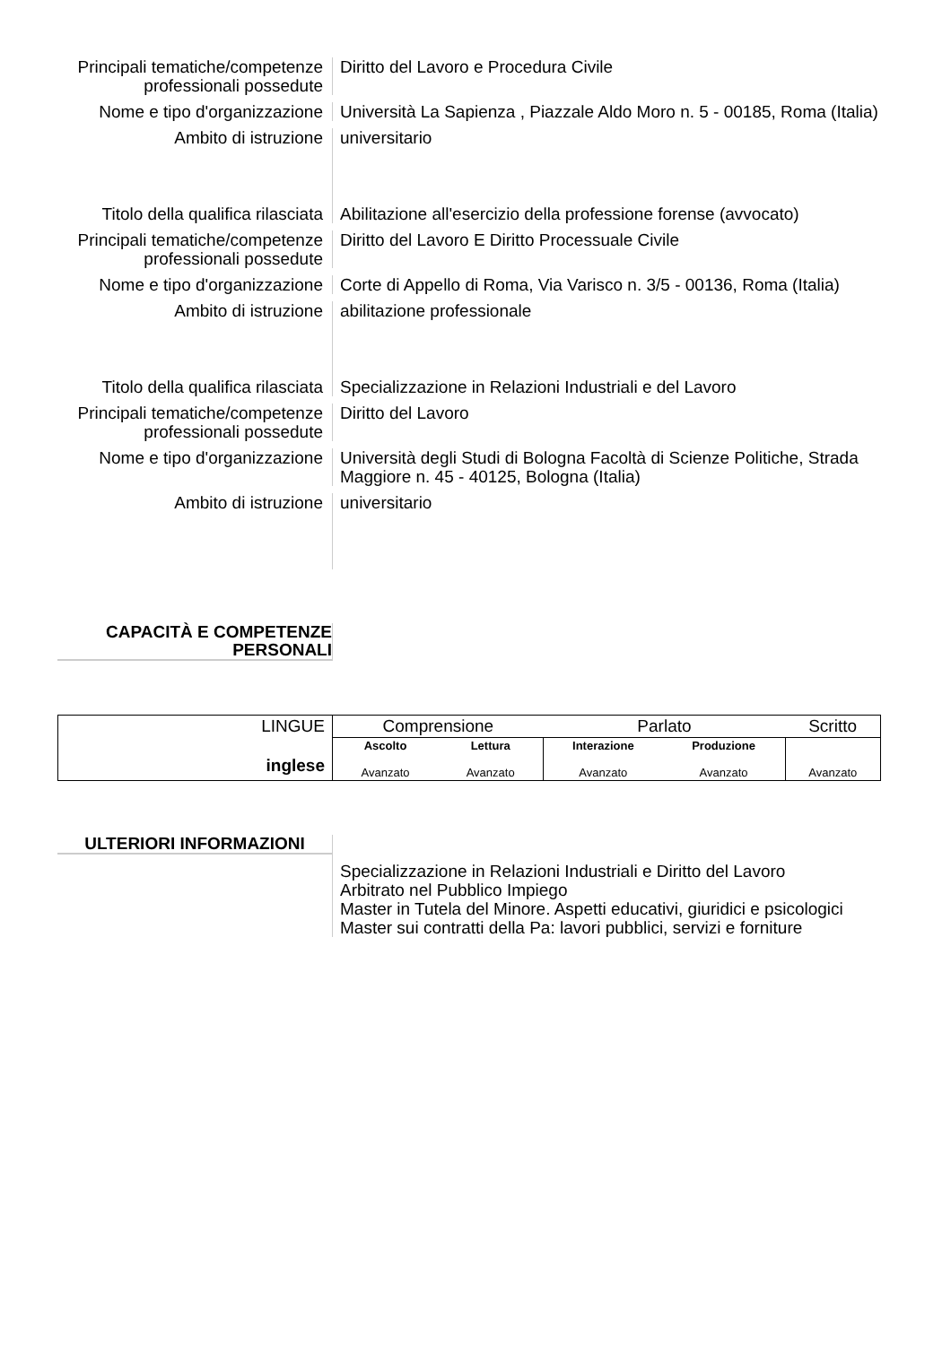Principali tematiche/competenze professionali possedute
Diritto del Lavoro e Procedura Civile
Nome e tipo d'organizzazione
Università La Sapienza , Piazzale Aldo Moro n. 5 - 00185, Roma (Italia)
Ambito di istruzione universitario
Titolo della qualifica rilasciata
Abilitazione all'esercizio della professione forense (avvocato)
Principali tematiche/competenze professionali possedute
Diritto del Lavoro E Diritto Processuale Civile
Nome e tipo d'organizzazione
Corte di Appello di Roma, Via Varisco n. 3/5 - 00136, Roma (Italia)
Ambito di istruzione abilitazione professionale
Titolo della qualifica rilasciata
Specializzazione in Relazioni Industriali e del Lavoro
Principali tematiche/competenze professionali possedute
Diritto del Lavoro
Nome e tipo d'organizzazione
Università degli Studi di Bologna Facoltà di Scienze Politiche, Strada Maggiore n. 45 - 40125, Bologna (Italia)
Ambito di istruzione universitario
CAPACITÀ E COMPETENZE
PERSONALI
| LINGUE inglese | Comprensione | | Parlato | | Scritto |
| | Ascolto Avanzato | Lettura Avanzato | Interazione Avanzato | Produzione Avanzato | Avanzato |
ULTERIORI INFORMAZIONI
Specializzazione in Relazioni Industriali e Diritto del Lavoro
Arbitrato nel Pubblico Impiego
Master in Tutela del Minore. Aspetti educativi, giuridici e psicologici
Master sui contratti della Pa: lavori pubblici, servizi e forniture